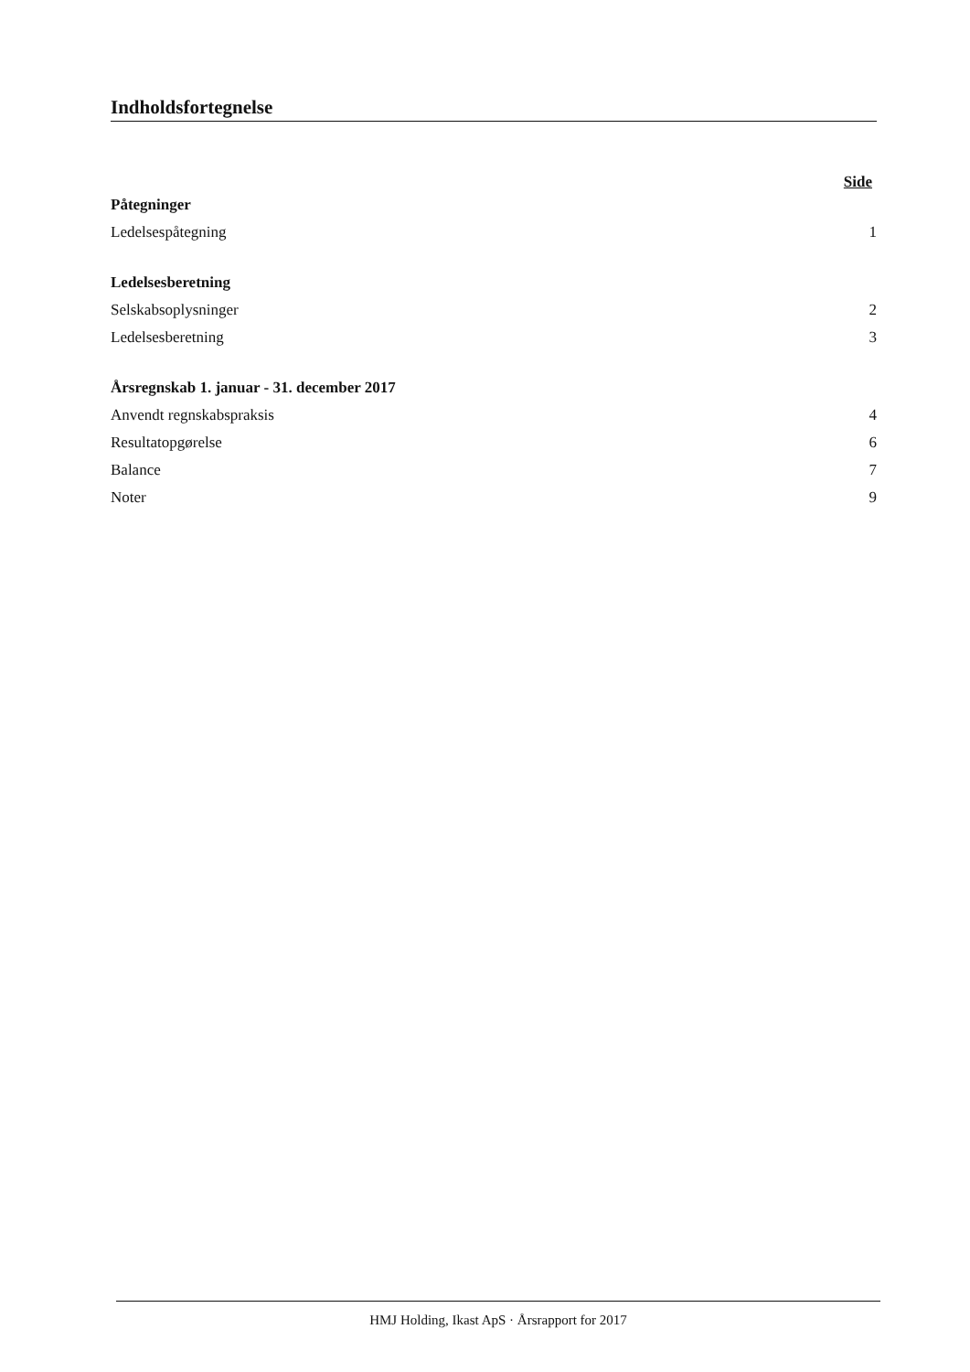Indholdsfortegnelse
Side
Påtegninger
Ledelsespåtegning 1
Ledelsesberetning
Selskabsoplysninger 2
Ledelsesberetning 3
Årsregnskab 1. januar - 31. december 2017
Anvendt regnskabspraksis 4
Resultatopgørelse 6
Balance 7
Noter 9
HMJ Holding, Ikast ApS · Årsrapport for 2017